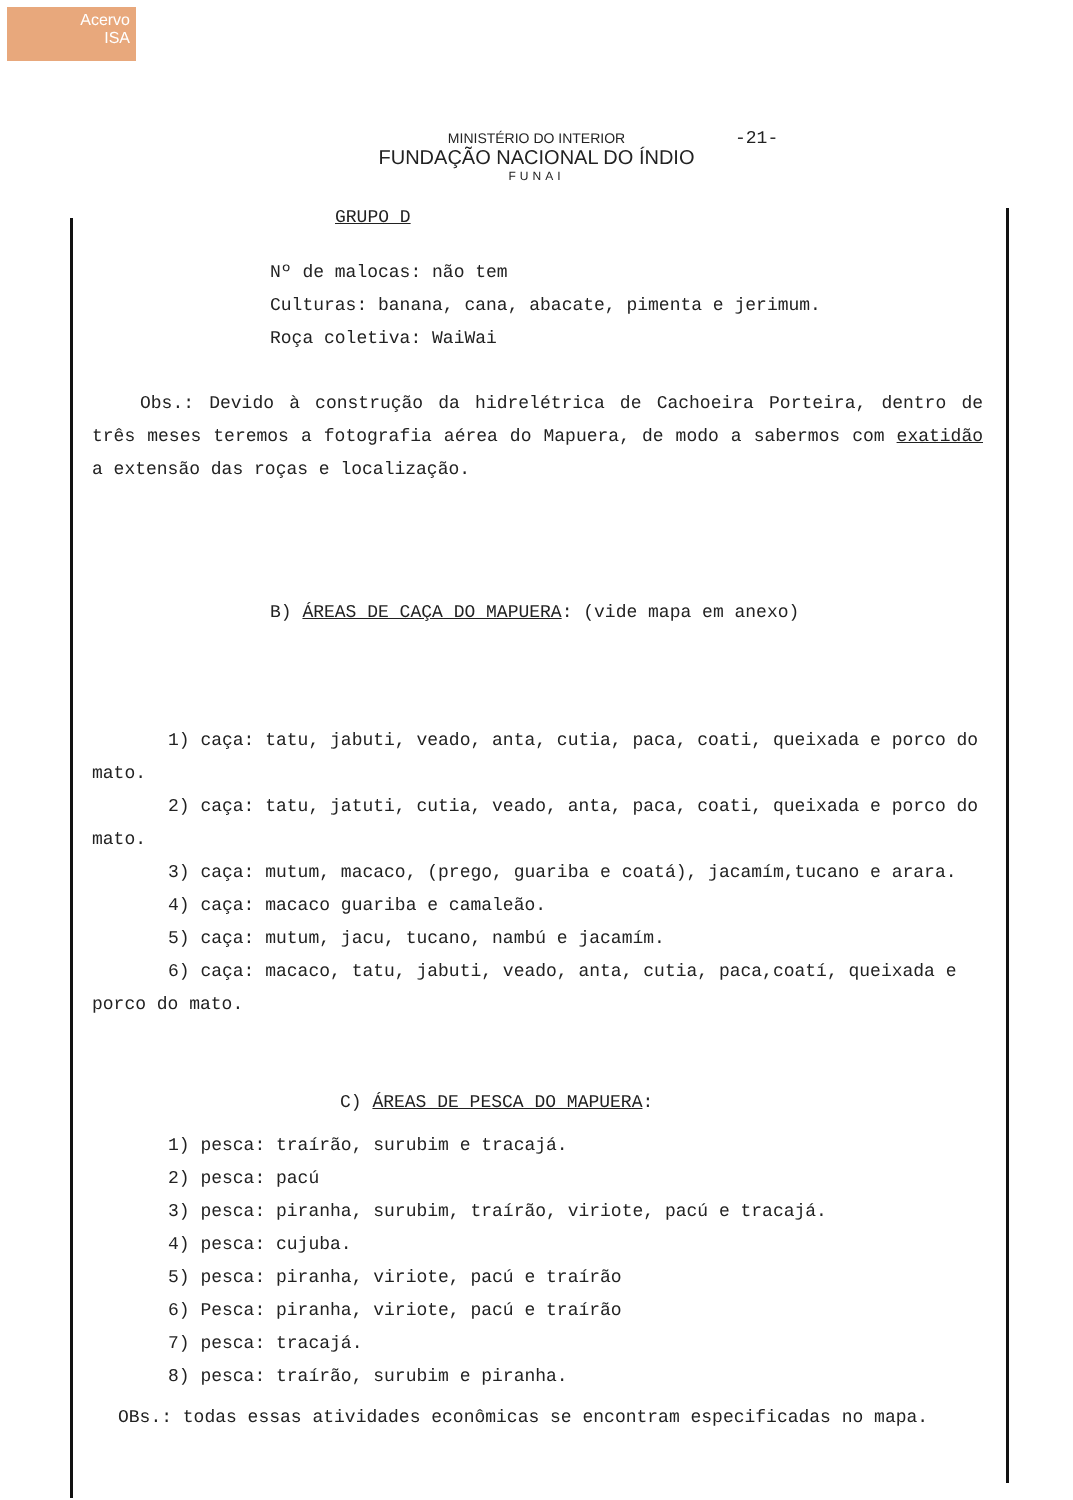Acervo
ISA
-21-
MINISTÉRIO DO INTERIOR
FUNDAÇÃO NACIONAL DO ÍNDIO
FUNAI
GRUPO D
Nº de malocas: não tem
Culturas: banana, cana, abacate, pimenta e jerimum.
Roça coletiva: WaiWai
Obs.: Devido à construção da hidrelétrica de Cachoeira Porteira, dentro de três meses teremos a fotografia aérea do Mapuera, de modo a sabermos com exatidão a extensão das roças e localização.
B) ÁREAS DE CAÇA DO MAPUERA: (vide mapa em anexo)
1) caça: tatu, jabuti, veado, anta, cutia, paca, coati, queixada e porco do mato.
2) caça: tatu, jatuti, cutia, veado, anta, paca, coati, queixada e porco do mato.
3) caça: mutum, macaco, (prego, guariba e coatá), jacamím,tucano e arara.
4) caça: macaco guariba e camaleão.
5) caça: mutum, jacu, tucano, nambú e jacamím.
6) caça: macaco, tatu, jabuti, veado, anta, cutia, paca,coatí, queixada e porco do mato.
C) ÁREAS DE PESCA DO MAPUERA:
1) pesca: traírão, surubim e tracajá.
2) pesca: pacú
3) pesca: piranha, surubim, traírão, viriote, pacú e tracajá.
4) pesca: cujuba.
5) pesca: piranha, viriote, pacú e traírão
6) Pesca: piranha, viriote, pacú e traírão
7) pesca: tracajá.
8) pesca: traírão, surubim e piranha.
OBs.: todas essas atividades econômicas se encontram especificadas no mapa.